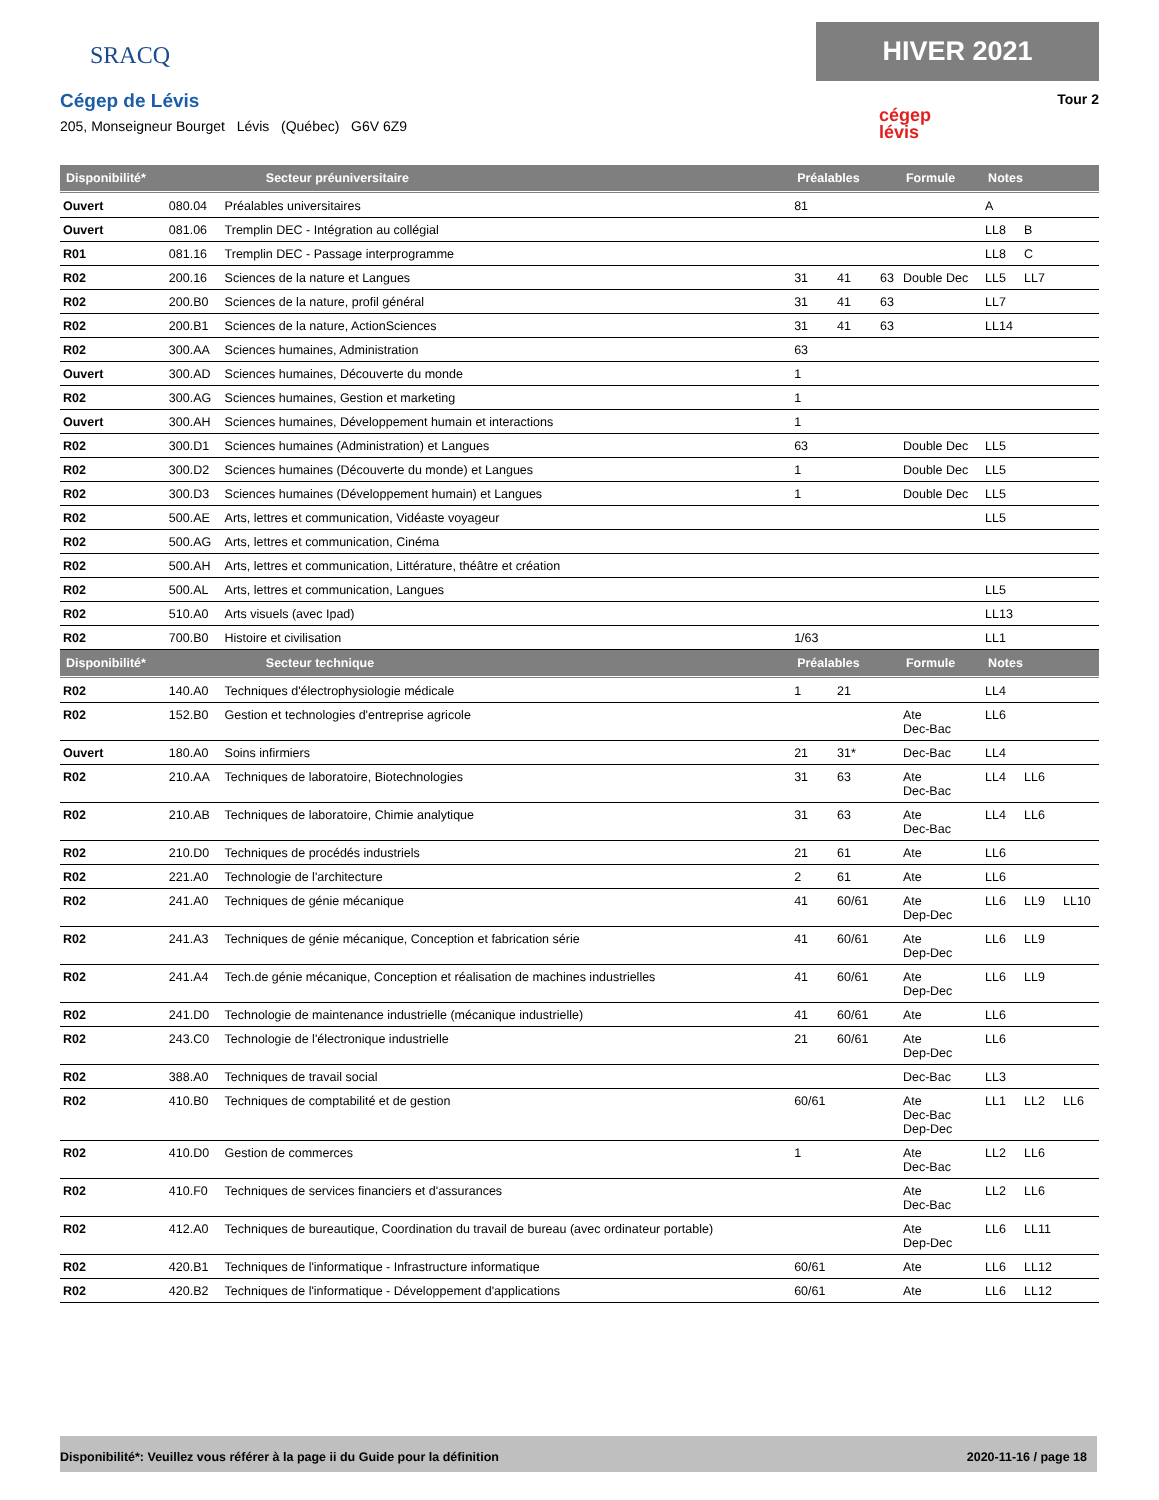SRACQ
Cégep de Lévis
205, Monseigneur Bourget Lévis (Québec) G6V 6Z9
HIVER 2021
Tour 2
cégep
lévis
| Disponibilité* | Secteur préuniversitaire | | Préalables | | | Formule | Notes | | |
| --- | --- | --- | --- | --- | --- | --- | --- | --- | --- |
| Ouvert | 080.04 | Préalables universitaires | 81 | | | | A | | |
| Ouvert | 081.06 | Tremplin DEC - Intégration au collégial | | | | | LL8 | B | |
| R01 | 081.16 | Tremplin DEC - Passage interprogramme | | | | | LL8 | C | |
| R02 | 200.16 | Sciences de la nature et Langues | 31 | 41 | 63 | Double Dec | LL5 | LL7 | |
| R02 | 200.B0 | Sciences de la nature, profil général | 31 | 41 | 63 | | LL7 | | |
| R02 | 200.B1 | Sciences de la nature, ActionSciences | 31 | 41 | 63 | | LL14 | | |
| R02 | 300.AA | Sciences humaines, Administration | 63 | | | | | | |
| Ouvert | 300.AD | Sciences humaines, Découverte du monde | 1 | | | | | | |
| R02 | 300.AG | Sciences humaines, Gestion et marketing | 1 | | | | | | |
| Ouvert | 300.AH | Sciences humaines, Développement humain et interactions | 1 | | | | | | |
| R02 | 300.D1 | Sciences humaines (Administration) et Langues | 63 | | | Double Dec | LL5 | | |
| R02 | 300.D2 | Sciences humaines (Découverte du monde) et Langues | 1 | | | Double Dec | LL5 | | |
| R02 | 300.D3 | Sciences humaines (Développement humain) et Langues | 1 | | | Double Dec | LL5 | | |
| R02 | 500.AE | Arts, lettres et communication, Vidéaste voyageur | | | | | LL5 | | |
| R02 | 500.AG | Arts, lettres et communication, Cinéma | | | | | | | |
| R02 | 500.AH | Arts, lettres et communication, Littérature, théâtre et création | | | | | | | |
| R02 | 500.AL | Arts, lettres et communication, Langues | | | | | LL5 | | |
| R02 | 510.A0 | Arts visuels (avec Ipad) | | | | | LL13 | | |
| R02 | 700.B0 | Histoire et civilisation | 1/63 | | | | LL1 | | |
| Disponibilité* | Secteur technique | | Préalables | | | Formule | Notes | | |
| R02 | 140.A0 | Techniques d'électrophysiologie médicale | 1 | 21 | | | LL4 | | |
| R02 | 152.B0 | Gestion et technologies d'entreprise agricole | | | | Ate Dec-Bac | LL6 | | |
| Ouvert | 180.A0 | Soins infirmiers | 21 | 31* | | Dec-Bac | LL4 | | |
| R02 | 210.AA | Techniques de laboratoire, Biotechnologies | 31 | 63 | | Ate Dec-Bac | LL4 | LL6 | |
| R02 | 210.AB | Techniques de laboratoire, Chimie analytique | 31 | 63 | | Ate Dec-Bac | LL4 | LL6 | |
| R02 | 210.D0 | Techniques de procédés industriels | 21 | 61 | | Ate | LL6 | | |
| R02 | 221.A0 | Technologie de l'architecture | 2 | 61 | | Ate | LL6 | | |
| R02 | 241.A0 | Techniques de génie mécanique | 41 | 60/61 | | Ate Dep-Dec | LL6 | LL9 | LL10 |
| R02 | 241.A3 | Techniques de génie mécanique, Conception et fabrication série | 41 | 60/61 | | Ate Dep-Dec | LL6 | LL9 | |
| R02 | 241.A4 | Tech.de génie mécanique, Conception et réalisation de machines industrielles | 41 | 60/61 | | Ate Dep-Dec | LL6 | LL9 | |
| R02 | 241.D0 | Technologie de maintenance industrielle (mécanique industrielle) | 41 | 60/61 | | Ate | LL6 | | |
| R02 | 243.C0 | Technologie de l'électronique industrielle | 21 | 60/61 | | Ate Dep-Dec | LL6 | | |
| R02 | 388.A0 | Techniques de travail social | | | | Dec-Bac | LL3 | | |
| R02 | 410.B0 | Techniques de comptabilité et de gestion | 60/61 | | | Ate Dec-Bac Dep-Dec | LL1 | LL2 | LL6 |
| R02 | 410.D0 | Gestion de commerces | 1 | | | Ate Dec-Bac | LL2 | LL6 | |
| R02 | 410.F0 | Techniques de services financiers et d'assurances | | | | Ate Dec-Bac | LL2 | LL6 | |
| R02 | 412.A0 | Techniques de bureautique, Coordination du travail de bureau (avec ordinateur portable) | | | | Ate Dep-Dec | LL6 | LL11 | |
| R02 | 420.B1 | Techniques de l'informatique - Infrastructure informatique | 60/61 | | | Ate | LL6 | LL12 | |
| R02 | 420.B2 | Techniques de l'informatique - Développement d'applications | 60/61 | | | Ate | LL6 | LL12 | |
Disponibilité*: Veuillez vous référer à la page ii du Guide pour la définition 2020-11-16 / page 18